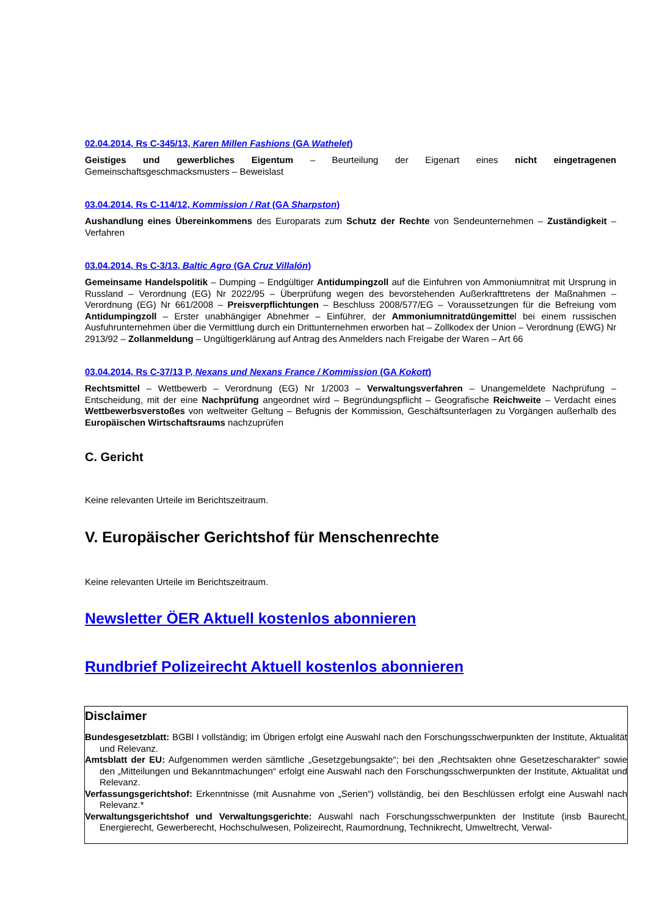02.04.2014, Rs C-345/13, Karen Millen Fashions (GA Wathelet)
Geistiges und gewerbliches Eigentum – Beurteilung der Eigenart eines nicht eingetragenen Gemeinschaftsgeschmacksmusters – Beweislast
03.04.2014, Rs C-114/12, Kommission / Rat (GA Sharpston)
Aushandlung eines Übereinkommens des Europarats zum Schutz der Rechte von Sendeunternehmen – Zuständigkeit – Verfahren
03.04.2014, Rs C-3/13, Baltic Agro (GA Cruz Villalón)
Gemeinsame Handelspolitik – Dumping – Endgültiger Antidumpingzoll auf die Einfuhren von Ammoniumnitrat mit Ursprung in Russland – Verordnung (EG) Nr 2022/95 – Überprüfung wegen des bevorstehenden Außerkrafttretens der Maßnahmen – Verordnung (EG) Nr 661/2008 – Preisverpflichtungen – Beschluss 2008/577/EG – Voraussetzungen für die Befreiung vom Antidumpingzoll – Erster unabhängiger Abnehmer – Einführer, der Ammoniumnitratdüngemittel bei einem russischen Ausfuhrunternehmen über die Vermittlung durch ein Drittunternehmen erworben hat – Zollkodex der Union – Verordnung (EWG) Nr 2913/92 – Zollanmeldung – Ungültigerklärung auf Antrag des Anmelders nach Freigabe der Waren – Art 66
03.04.2014, Rs C-37/13 P, Nexans und Nexans France / Kommission (GA Kokott)
Rechtsmittel – Wettbewerb – Verordnung (EG) Nr 1/2003 – Verwaltungsverfahren – Unangemeldete Nachprüfung – Entscheidung, mit der eine Nachprüfung angeordnet wird – Begründungspflicht – Geografische Reichweite – Verdacht eines Wettbewerbsverstoßes von weltweiter Geltung – Befugnis der Kommission, Geschäftsunterlagen zu Vorgängen außerhalb des Europäischen Wirtschaftsraums nachzuprüfen
C. Gericht
Keine relevanten Urteile im Berichtszeitraum.
V. Europäischer Gerichtshof für Menschenrechte
Keine relevanten Urteile im Berichtszeitraum.
Newsletter ÖER Aktuell kostenlos abonnieren
Rundbrief Polizeirecht Aktuell kostenlos abonnieren
Disclaimer
Bundesgesetzblatt: BGBl I vollständig; im Übrigen erfolgt eine Auswahl nach den Forschungsschwerpunkten der Institute, Aktualität und Relevanz.
Amtsblatt der EU: Aufgenommen werden sämtliche „Gesetzgebungsakte“; bei den „Rechtsakten ohne Gesetzescharakter“ sowie den „Mitteilungen und Bekanntmachungen“ erfolgt eine Auswahl nach den Forschungsschwerpunkten der Institute, Aktualität und Relevanz.
Verfassungsgerichtshof: Erkenntnisse (mit Ausnahme von „Serien“) vollständig, bei den Beschlüssen erfolgt eine Auswahl nach Relevanz.*
Verwaltungsgerichtshof und Verwaltungsgerichte: Auswahl nach Forschungsschwerpunkten der Institute (insb Baurecht, Energierecht, Gewerberecht, Hochschulwesen, Polizeirecht, Raumordnung, Technikrecht, Umweltrecht, Verwal-